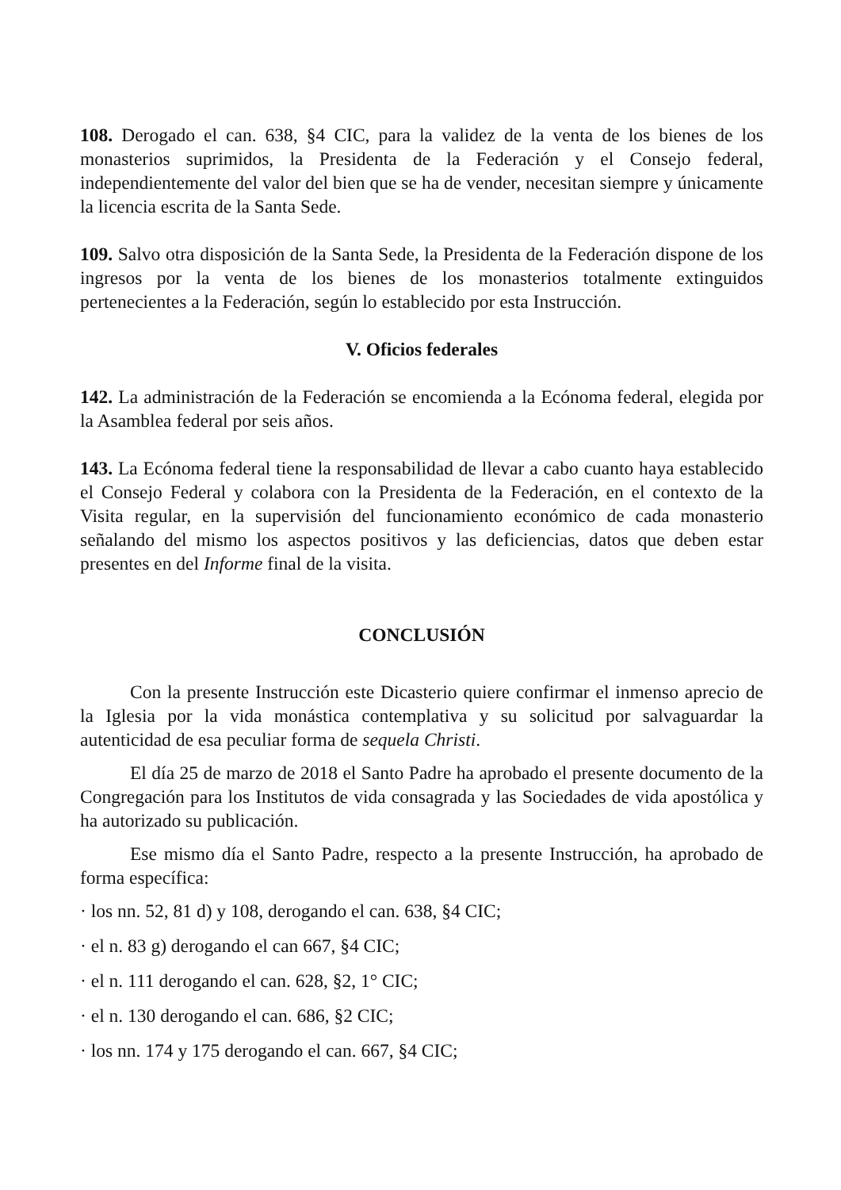108. Derogado el can. 638, §4 CIC, para la validez de la venta de los bienes de los monasterios suprimidos, la Presidenta de la Federación y el Consejo federal, independientemente del valor del bien que se ha de vender, necesitan siempre y únicamente la licencia escrita de la Santa Sede.
109. Salvo otra disposición de la Santa Sede, la Presidenta de la Federación dispone de los ingresos por la venta de los bienes de los monasterios totalmente extinguidos pertenecientes a la Federación, según lo establecido por esta Instrucción.
V. Oficios federales
142. La administración de la Federación se encomienda a la Ecónoma federal, elegida por la Asamblea federal por seis años.
143. La Ecónoma federal tiene la responsabilidad de llevar a cabo cuanto haya establecido el Consejo Federal y colabora con la Presidenta de la Federación, en el contexto de la Visita regular, en la supervisión del funcionamiento económico de cada monasterio señalando del mismo los aspectos positivos y las deficiencias, datos que deben estar presentes en del Informe final de la visita.
CONCLUSIÓN
Con la presente Instrucción este Dicasterio quiere confirmar el inmenso aprecio de la Iglesia por la vida monástica contemplativa y su solicitud por salvaguardar la autenticidad de esa peculiar forma de sequela Christi.
El día 25 de marzo de 2018 el Santo Padre ha aprobado el presente documento de la Congregación para los Institutos de vida consagrada y las Sociedades de vida apostólica y ha autorizado su publicación.
Ese mismo día el Santo Padre, respecto a la presente Instrucción, ha aprobado de forma específica:
· los nn. 52, 81 d) y 108, derogando el can. 638, §4 CIC;
· el n. 83 g) derogando el can 667, §4 CIC;
· el n. 111 derogando el can. 628, §2, 1° CIC;
· el n. 130 derogando el can. 686, §2 CIC;
· los nn. 174 y 175 derogando el can. 667, §4 CIC;